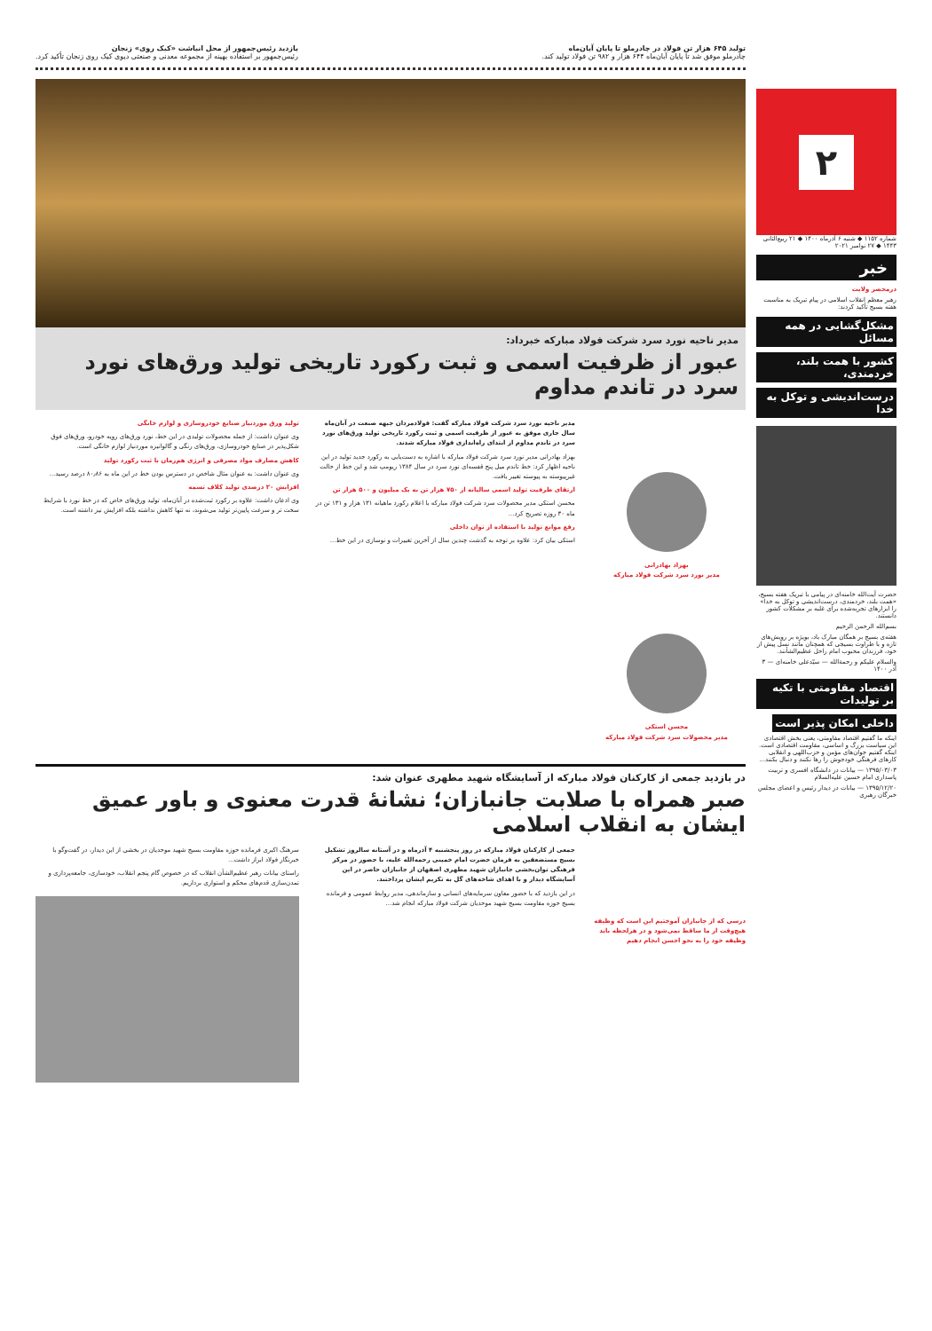۲
شماره ۱۱۵۲ ◆ شنبه ۶ آذرماه ۱۴۰۰ ◆ ۲۱ ربیع‌الثانی ۱۴۴۳ ◆ ۲۷ نوامبر ۲۰۲۱
خبر
درمحضر ولایت
رهبر معظم انقلاب اسلامی در پیام تبریک به مناسبت هفته بسیج تأکید کردند:
مشکل‌گشایی در همه مسائل کشور با همت بلند، خردمندی، درست‌اندیشی و توکل به خدا
حضرت آیت‌الله خامنه‌ای در پیامی با تبریک هفته بسیج، «همت بلند، خردمندی، درست‌اندیشی و توکل به خدا» را ابزارهای تجربه‌شده برای غلبه بر مشکلات کشور دانستند.
بسم‌الله الرحمن الرحیم
هفته‌ی بسیج بر همگان مبارک باد، بویژه بر رویش‌های تازه و با طراوت بسیجی که همچنان مانند نسل پیش از خود، فرزندان محبوب امام راحل عظیم‌الشأنند.
والسلام علیکم و رحمة‌الله — سیّدعلی خامنه‌ای — ۳ آذر ۱۴۰۰
اقتصاد مقاومتی با تکیه بر تولیدات
داخلی امکان پذیر است
اینکه ما گفتیم اقتصاد مقاومتی، یعنی بخش اقتصادی این سیاست بزرگ و اساسی، مقاومت اقتصادی است. اینکه گفتیم جوان‌های مؤمن و حزب‌اللهی و انقلابی کارهای فرهنگی خودجوش را رها نکنند و دنبال بکنند...
۱۳۹۵/۰۳/۰۳ — بیانات در دانشگاه افسری و تربیت پاسداری امام حسین علیه‌السلام
۱۳۹۵/۱۲/۲۰ — بیانات در دیدار رئیس و اعضای مجلس خبرگان رهبری
تولید ۶۴۵ هزار تن فولاد در چادرملو تا پایان آبان‌ماه
چادرملو موفق شد تا پایان آبان‌ماه ۶۴۴ هزار و ۹۸۲ تن فولاد تولید کند.
بازدید رئیس‌جمهور از محل انباشت «کیک روی» زنجان
رئیس‌جمهور بر استفاده بهینه از مجموعه معدنی و صنعتی دپوی کیک روی زنجان تأکید کرد.
مدیر ناحیه نورد سرد شرکت فولاد مبارکه خبرداد:
عبور از ظرفیت اسمی و ثبت رکورد تاریخی تولید ورق‌های نورد سرد در تاندم مداوم
بهزاد بهادرانی
مدیر نورد سرد شرکت فولاد مبارکه
محسن استکی
مدیر محصولات سرد شرکت فولاد مبارکه
مدیر ناحیه نورد سرد شرکت فولاد مبارکه گفت: فولادمردان جبهه صنعت در آبان‌ماه سال جاری موفق به عبور از ظرفیت اسمی و ثبت رکورد تاریخی تولید ورق‌های نورد سرد در تاندم مداوم از ابتدای راه‌اندازی فولاد مبارکه شدند.
بهزاد بهادرانی مدیر نورد سرد شرکت فولاد مبارکه با اشاره به دست‌یابی به رکورد جدید تولید در این ناحیه اظهار کرد: خط تاندم میل پنج قفسه‌ای نورد سرد در سال ۱۳۸۴ ریومپ شد و این خط از حالت غیرپیوسته به پیوسته تغییر یافت.
ارتقای ظرفیت تولید اسمی سالیانه از ۷۵۰ هزار تن به یک میلیون و ۵۰۰ هزار تن
محسن استکی مدیر محصولات سرد شرکت فولاد مبارکه با اعلام رکورد ماهیانه ۱۳۱ هزار و ۱۳۱ تن در ماه ۳۰ روزه تصریح کرد...
رفع موانع تولید با استفاده از توان داخلی
استکی بیان کرد: علاوه بر توجه به گذشت چندین سال از آخرین تغییرات و نوسازی در این خط...
تولید ورق موردنیاز صنایع خودروسازی و لوازم خانگی
وی عنوان داشت: از جمله محصولات تولیدی در این خط، نورد ورق‌های رویه خودرو، ورق‌های فوق شکل‌پذیر در صنایع خودروسازی، ورق‌های رنگی و گالوانیزه موردنیاز لوازم خانگی است.
کاهش مصارف مواد مصرفی و انرژی هم‌زمان با ثبت رکورد تولید
وی عنوان داشت: به عنوان مثال شاخص در دسترس بودن خط در این ماه به ۸۰٫۸۶ درصد رسید...
افزایش ۲۰ درصدی تولید کلاف تسمه
وی اذعان داشت: علاوه بر رکورد ثبت‌شده در آبان‌ماه، تولید ورق‌های خاص که در خط نورد با شرایط سخت تر و سرعت پایین‌تر تولید می‌شوند، نه تنها کاهش نداشته بلکه افزایش نیز داشته است.
در بازدید جمعی از کارکنان فولاد مبارکه از آسایشگاه شهید مطهری عنوان شد:
صبر همراه با صلابت جانبازان؛ نشانهٔ قدرت معنوی و باور عمیق ایشان به انقلاب اسلامی
درسی که از جانبازان آموختیم این است که وظیفه هیچ‌وقت از ما ساقط نمی‌شود و در هرلحظه باید وظیفه خود را به نحو احسن انجام دهیم
جمعی از کارکنان فولاد مبارکه در روز پنجشنبه ۴ آذرماه و در آستانه سالروز تشکیل بسیج مستضعفین به فرمان حضرت امام خمینی رحمه‌الله علیه، با حضور در مرکز فرهنگی توان‌بخشی جانبازان شهید مطهری اصفهان از جانبازان حاضر در این آسایشگاه دیدار و با اهدای شاخه‌های گل به تکریم ایشان پرداختند.
در این بازدید که با حضور معاون سرمایه‌های انسانی و سازماندهی، مدیر روابط عمومی و فرمانده بسیج حوزه مقاومت بسیج شهید موحدیان شرکت فولاد مبارکه انجام شد...
سرهنگ اکبری فرمانده حوزه مقاومت بسیج شهید موحدیان در بخشی از این دیدار، در گفت‌وگو با خبرنگار فولاد ابراز داشت...
راستای بیانات رهبر عظیم‌الشأن انقلاب که در خصوص گام پنجم انقلاب، خودسازی، جامعه‌پردازی و تمدن‌سازی قدم‌های محکم و استواری برداریم.